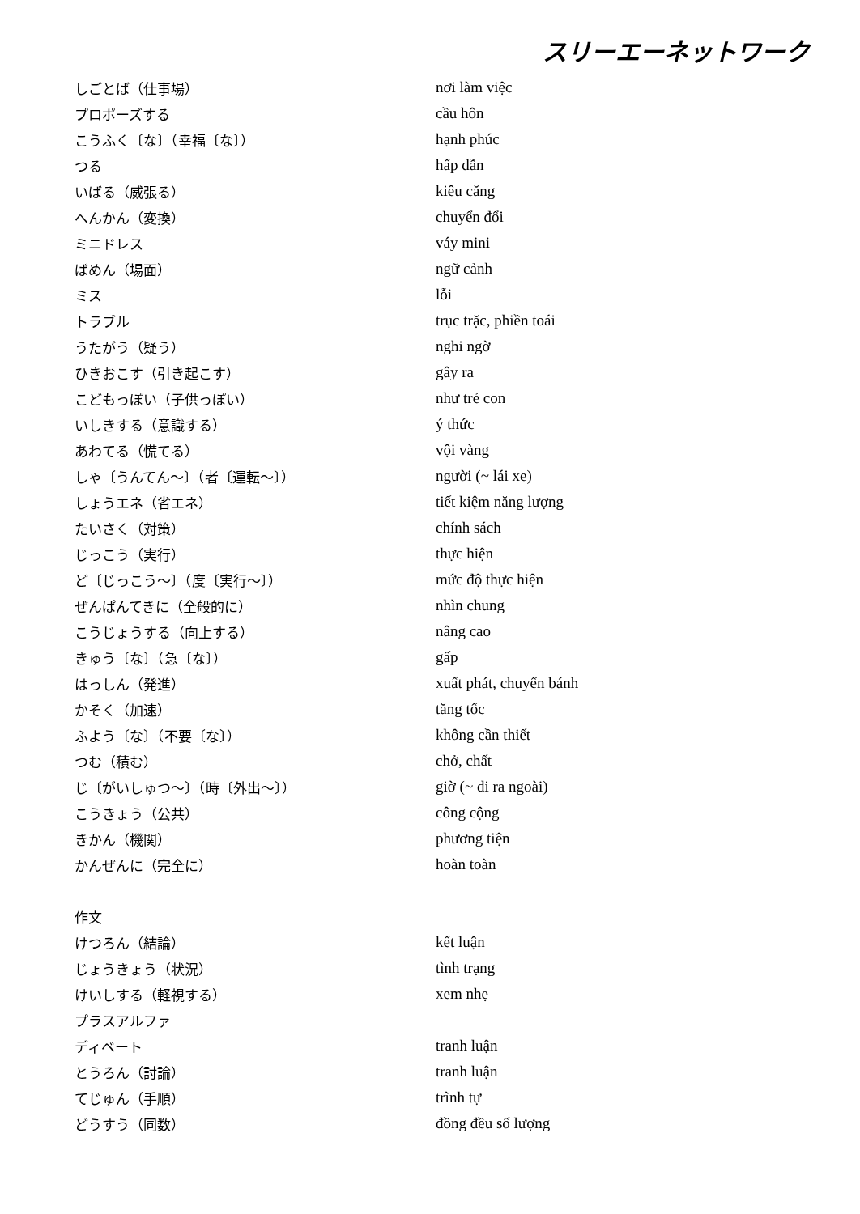スリーエーネットワーク
| しごとば（仕事場） | nơi làm việc |
| プロポーズする | cầu hôn |
| こうふく〔な〕（幸福〔な〕） | hạnh phúc |
| つる | hấp dẫn |
| いばる（威張る） | kiêu căng |
| へんかん（変換） | chuyển đổi |
| ミニドレス | váy mini |
| ばめん（場面） | ngữ cảnh |
| ミス | lỗi |
| トラブル | trục trặc, phiền toái |
| うたがう（疑う） | nghi ngờ |
| ひきおこす（引き起こす） | gây ra |
| こどもっぽい（子供っぽい） | như trẻ con |
| いしきする（意識する） | ý thức |
| あわてる（慌てる） | vội vàng |
| しゃ〔うんてん～〕（者〔運転～〕） | người (~ lái xe) |
| しょうエネ（省エネ） | tiết kiệm năng lượng |
| たいさく（対策） | chính sách |
| じっこう（実行） | thực hiện |
| ど〔じっこう～〕（度〔実行～〕） | mức độ thực hiện |
| ぜんぱんてきに（全般的に） | nhìn chung |
| こうじょうする（向上する） | nâng cao |
| きゅう〔な〕（急〔な〕） | gấp |
| はっしん（発進） | xuất phát, chuyển bánh |
| かそく（加速） | tăng tốc |
| ふよう〔な〕（不要〔な〕） | không cần thiết |
| つむ（積む） | chở, chất |
| じ〔がいしゅつ～〕（時〔外出～〕） | giờ (~ đi ra ngoài) |
| こうきょう（公共） | công cộng |
| きかん（機関） | phương tiện |
| かんぜんに（完全に） | hoàn toàn |
| 作文 | |
| けつろん（結論） | kết luận |
| じょうきょう（状況） | tình trạng |
| けいしする（軽視する） | xem nhẹ |
| プラスアルファ | |
| ディベート | tranh luận |
| とうろん（討論） | tranh luận |
| てじゅん（手順） | trình tự |
| どうすう（同数） | đồng đều số lượng |